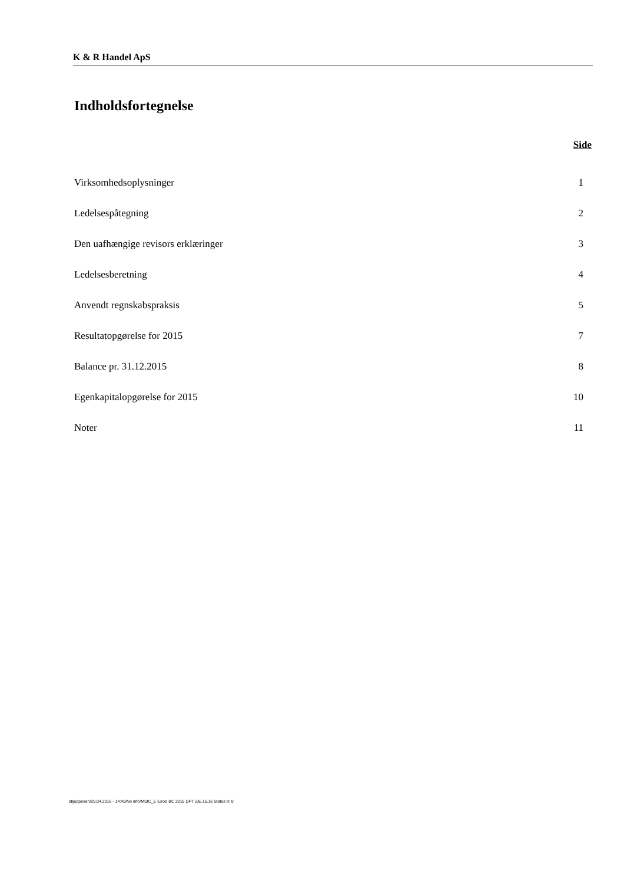K & R Handel ApS
Indholdsfortegnelse
Side
| Virksomhedsoplysninger | 1 |
| Ledelsespåtegning | 2 |
| Den uafhængige revisors erklæringer | 3 |
| Ledelsesberetning | 4 |
| Anvendt regnskabspraksis | 5 |
| Resultatopgørelse for 2015 | 7 |
| Balance pr. 31.12.2015 | 8 |
| Egenkapitalopgørelse for 2015 | 10 |
| Noter | 11 |
stijeppesen/29.04.2016 - 14:49/No info/MStC_E Excel BC 2015 DPT 2/E.15.16 Status II: 0